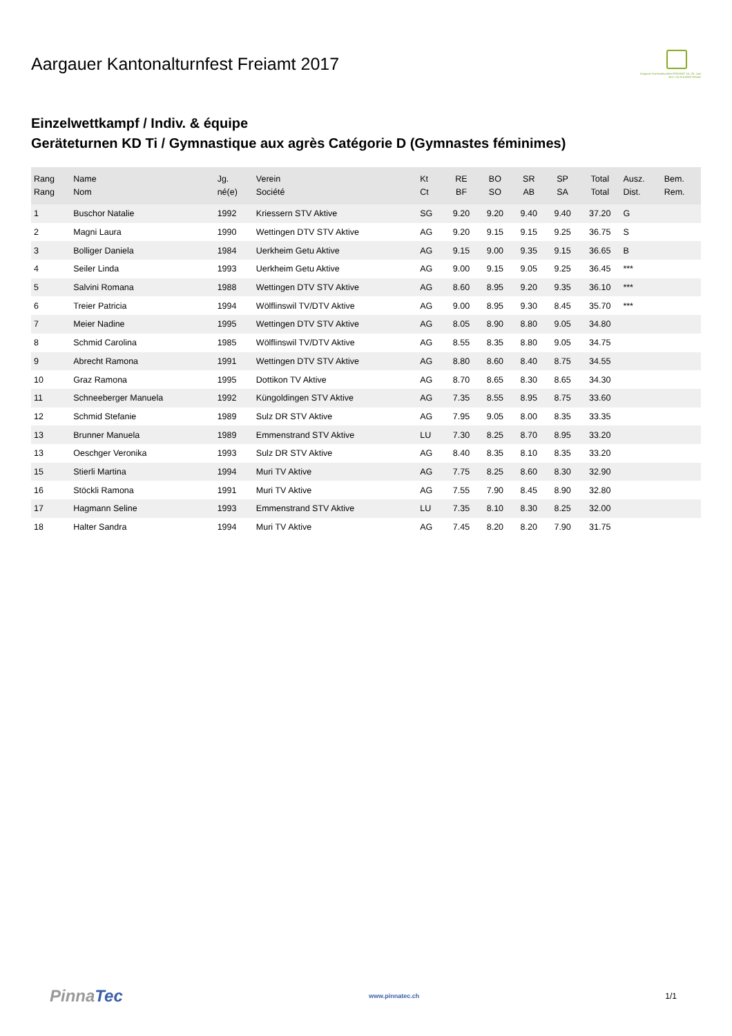Aargauer Kantonalturnfest Freiamt 2017
Aargauer Kantonalturnfest FREIAMT 14.–25. Juni 2017 US PUURER FROID
Einzelwettkampf / Indiv. & équipe
Geräteturnen KD Ti / Gymnastique aux agrès Catégorie D (Gymnastes féminimes)
| Rang Rang | Name Nom | Jg. né(e) | Verein Société | Kt Ct | RE BF | BO SO | SR AB | SP SA | Total Total | Ausz. Dist. | Bem. Rem. |
| --- | --- | --- | --- | --- | --- | --- | --- | --- | --- | --- | --- |
| 1 | Buschor Natalie | 1992 | Kriessern STV Aktive | SG | 9.20 | 9.20 | 9.40 | 9.40 | 37.20 | G | |
| 2 | Magni Laura | 1990 | Wettingen DTV STV Aktive | AG | 9.20 | 9.15 | 9.15 | 9.25 | 36.75 | S | |
| 3 | Bolliger Daniela | 1984 | Uerkheim Getu Aktive | AG | 9.15 | 9.00 | 9.35 | 9.15 | 36.65 | B | |
| 4 | Seiler Linda | 1993 | Uerkheim Getu Aktive | AG | 9.00 | 9.15 | 9.05 | 9.25 | 36.45 | *** | |
| 5 | Salvini Romana | 1988 | Wettingen DTV STV Aktive | AG | 8.60 | 8.95 | 9.20 | 9.35 | 36.10 | *** | |
| 6 | Treier Patricia | 1994 | Wölflinswil TV/DTV Aktive | AG | 9.00 | 8.95 | 9.30 | 8.45 | 35.70 | *** | |
| 7 | Meier Nadine | 1995 | Wettingen DTV STV Aktive | AG | 8.05 | 8.90 | 8.80 | 9.05 | 34.80 | | |
| 8 | Schmid Carolina | 1985 | Wölflinswil TV/DTV Aktive | AG | 8.55 | 8.35 | 8.80 | 9.05 | 34.75 | | |
| 9 | Abrecht Ramona | 1991 | Wettingen DTV STV Aktive | AG | 8.80 | 8.60 | 8.40 | 8.75 | 34.55 | | |
| 10 | Graz Ramona | 1995 | Dottikon TV Aktive | AG | 8.70 | 8.65 | 8.30 | 8.65 | 34.30 | | |
| 11 | Schneeberger Manuela | 1992 | Küngoldingen STV Aktive | AG | 7.35 | 8.55 | 8.95 | 8.75 | 33.60 | | |
| 12 | Schmid Stefanie | 1989 | Sulz DR STV Aktive | AG | 7.95 | 9.05 | 8.00 | 8.35 | 33.35 | | |
| 13 | Brunner Manuela | 1989 | Emmenstrand STV Aktive | LU | 7.30 | 8.25 | 8.70 | 8.95 | 33.20 | | |
| 13 | Oeschger Veronika | 1993 | Sulz DR STV Aktive | AG | 8.40 | 8.35 | 8.10 | 8.35 | 33.20 | | |
| 15 | Stierli Martina | 1994 | Muri TV Aktive | AG | 7.75 | 8.25 | 8.60 | 8.30 | 32.90 | | |
| 16 | Stöckli Ramona | 1991 | Muri TV Aktive | AG | 7.55 | 7.90 | 8.45 | 8.90 | 32.80 | | |
| 17 | Hagmann Seline | 1993 | Emmenstrand STV Aktive | LU | 7.35 | 8.10 | 8.30 | 8.25 | 32.00 | | |
| 18 | Halter Sandra | 1994 | Muri TV Aktive | AG | 7.45 | 8.20 | 8.20 | 7.90 | 31.75 | | |
PinnaTec www.pinnatec.ch 1/1